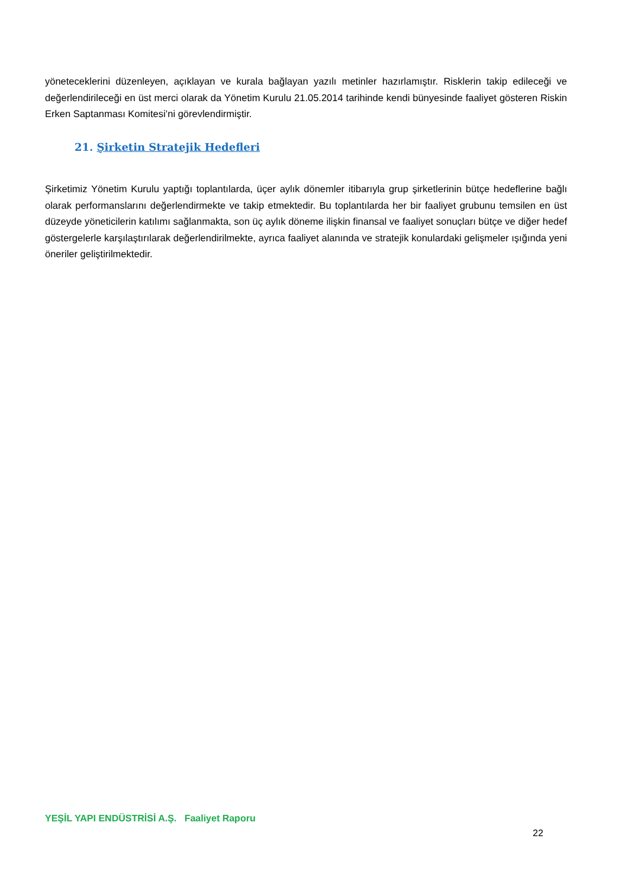yöneteceklerini düzenleyen, açıklayan ve kurala bağlayan yazılı metinler hazırlamıştır. Risklerin takip edileceği ve değerlendirileceği en üst merci olarak da Yönetim Kurulu 21.05.2014 tarihinde kendi bünyesinde faaliyet gösteren Riskin Erken Saptanması Komitesi’ni görevlendirmiştir.
21. Şirketin Stratejik Hedefleri
Şirketimiz Yönetim Kurulu yaptığı toplantılarda, üçer aylık dönemler itibarıyla grup şirketlerinin bütçe hedeflerine bağlı olarak performanslarını değerlendirmekte ve takip etmektedir. Bu toplantılarda her bir faaliyet grubunu temsilen en üst düzeyde yöneticilerin katılımı sağlanmakta, son üç aylık döneme ilişkin finansal ve faaliyet sonuçları bütçe ve diğer hedef göstergelerle karşılaştırılarak değerlendirilmekte, ayrıca faaliyet alanında ve stratejik konulardaki gelişmeler ışığında yeni öneriler geliştirilmektedir.
YEŞİL YAPI ENDÜSTRİSİ A.Ş. Faaliyet Raporu
22